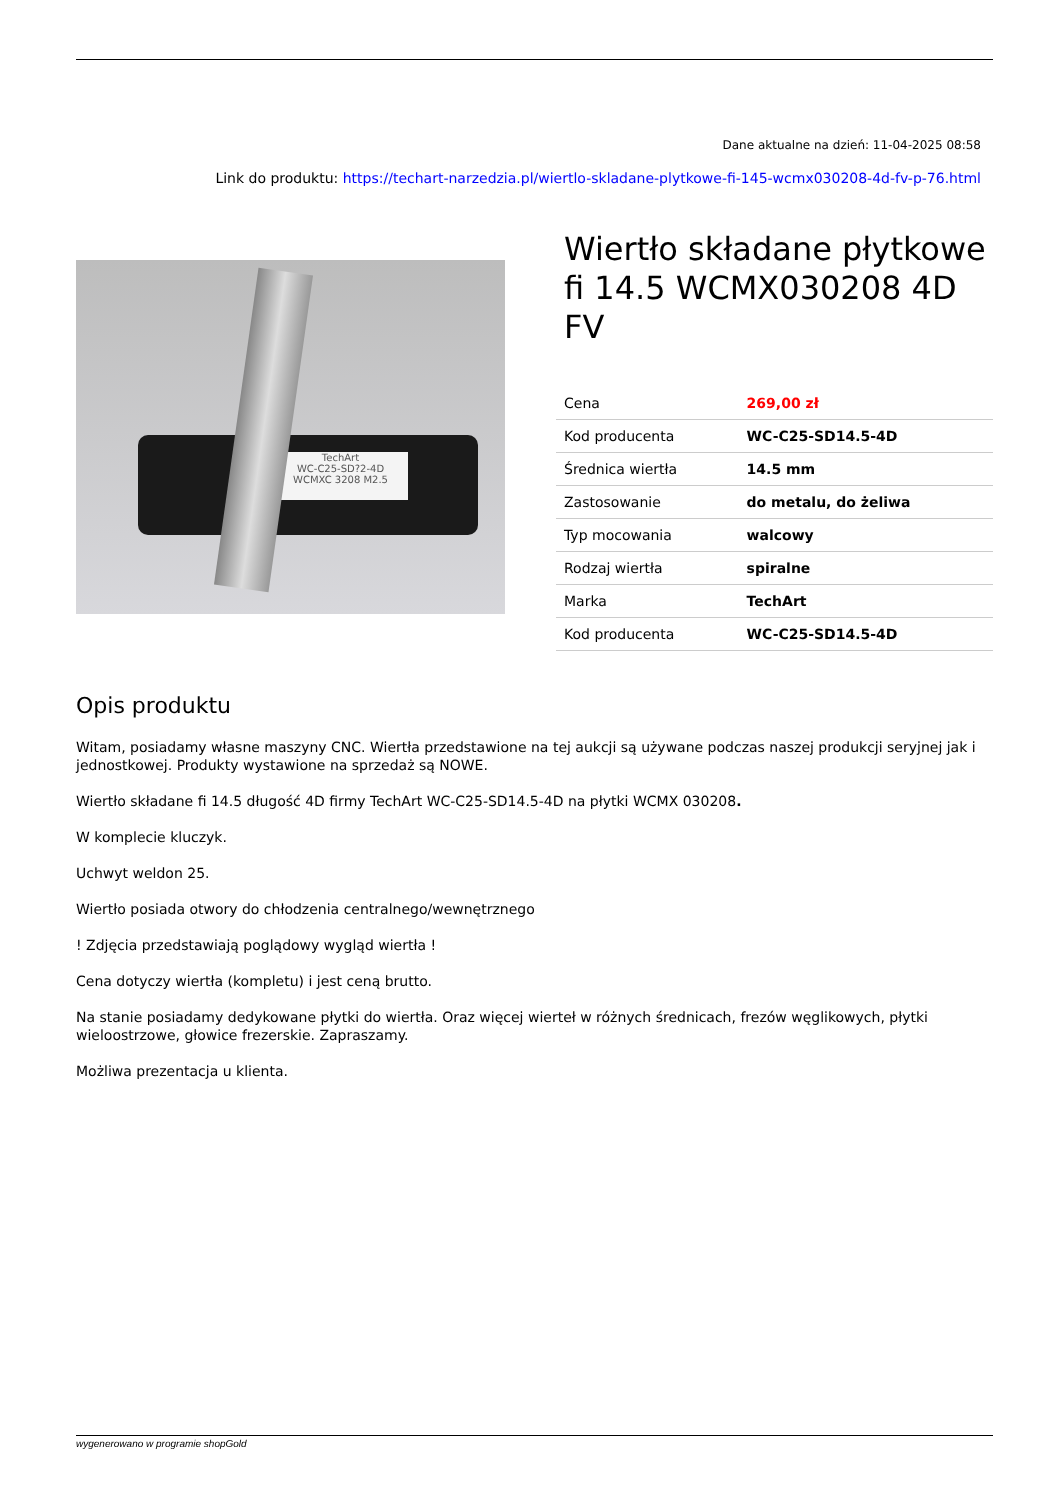Dane aktualne na dzień: 11-04-2025 08:58
Link do produktu: https://techart-narzedzia.pl/wiertlo-skladane-plytkowe-fi-145-wcmx030208-4d-fv-p-76.html
TechArt
WC-C25-SD?2-4D
WCMXC 3208 M2.5
Wiertło składane płytkowe fi 14.5 WCMX030208 4D FV
| Cena | 269,00 zł |
| Kod producenta | WC-C25-SD14.5-4D |
| Średnica wiertła | 14.5 mm |
| Zastosowanie | do metalu, do żeliwa |
| Typ mocowania | walcowy |
| Rodzaj wiertła | spiralne |
| Marka | TechArt |
| Kod producenta | WC-C25-SD14.5-4D |
Opis produktu
Witam, posiadamy własne maszyny CNC. Wiertła przedstawione na tej aukcji są używane podczas naszej produkcji seryjnej jak i jednostkowej. Produkty wystawione na sprzedaż są NOWE.
Wiertło składane fi 14.5 długość 4D firmy TechArt WC-C25-SD14.5-4D na płytki WCMX 030208.
W komplecie kluczyk.
Uchwyt weldon 25.
Wiertło posiada otwory do chłodzenia centralnego/wewnętrznego
! Zdjęcia przedstawiają poglądowy wygląd wiertła !
Cena dotyczy wiertła (kompletu) i jest ceną brutto.
Na stanie posiadamy dedykowane płytki do wiertła. Oraz więcej wierteł w różnych średnicach, frezów węglikowych, płytki wieloostrzowe, głowice frezerskie. Zapraszamy.
Możliwa prezentacja u klienta.
wygenerowano w programie shopGold